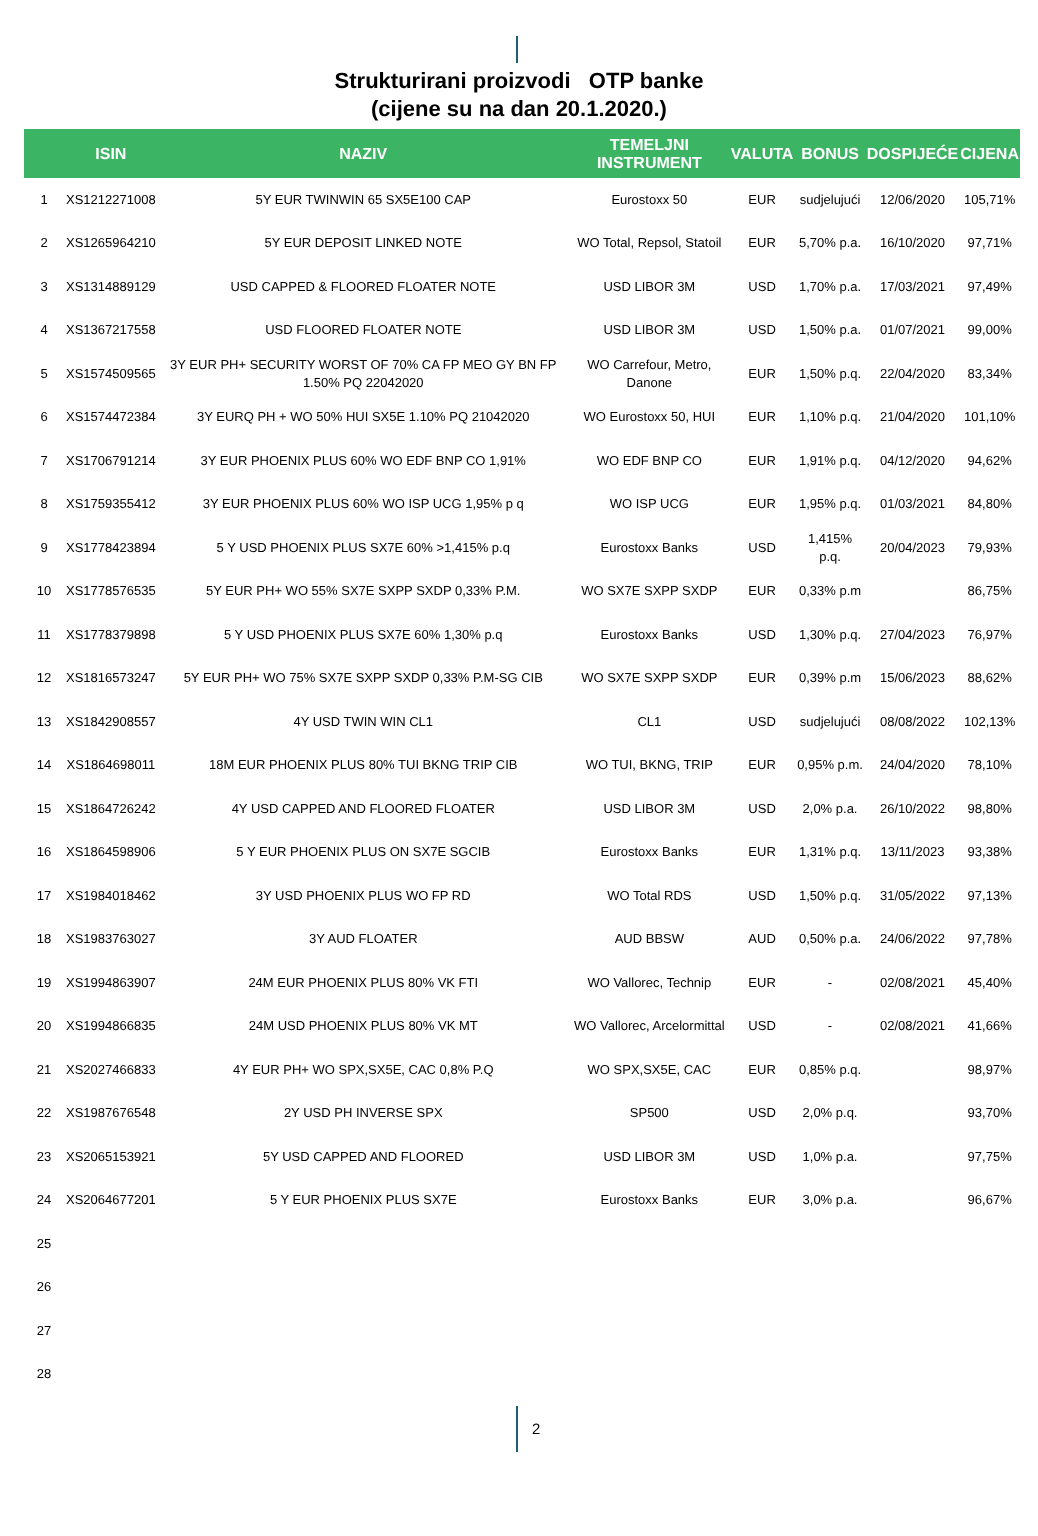Strukturirani proizvodi OTP banke
(cijene su na dan 20.1.2020.)
| | ISIN | NAZIV | TEMELJNI INSTRUMENT | VALUTA | BONUS | DOSPIJEĆE | CIJENA |
| --- | --- | --- | --- | --- | --- | --- | --- |
| 1 | XS1212271008 | 5Y EUR TWINWIN 65 SX5E100 CAP | Eurostoxx 50 | EUR | sudjelujući | 12/06/2020 | 105,71% |
| 2 | XS1265964210 | 5Y EUR DEPOSIT LINKED NOTE | WO Total, Repsol, Statoil | EUR | 5,70% p.a. | 16/10/2020 | 97,71% |
| 3 | XS1314889129 | USD CAPPED & FLOORED FLOATER NOTE | USD LIBOR 3M | USD | 1,70% p.a. | 17/03/2021 | 97,49% |
| 4 | XS1367217558 | USD FLOORED FLOATER NOTE | USD LIBOR 3M | USD | 1,50% p.a. | 01/07/2021 | 99,00% |
| 5 | XS1574509565 | 3Y EUR PH+ SECURITY WORST OF 70% CA FP MEO GY BN FP 1.50% PQ 22042020 | WO Carrefour, Metro, Danone | EUR | 1,50% p.q. | 22/04/2020 | 83,34% |
| 6 | XS1574472384 | 3Y EURQ PH + WO 50% HUI SX5E 1.10% PQ 21042020 | WO Eurostoxx 50, HUI | EUR | 1,10% p.q. | 21/04/2020 | 101,10% |
| 7 | XS1706791214 | 3Y EUR PHOENIX PLUS 60% WO EDF BNP CO 1,91% | WO EDF BNP CO | EUR | 1,91% p.q. | 04/12/2020 | 94,62% |
| 8 | XS1759355412 | 3Y EUR PHOENIX PLUS 60% WO ISP UCG 1,95% p q | WO ISP UCG | EUR | 1,95% p.q. | 01/03/2021 | 84,80% |
| 9 | XS1778423894 | 5 Y USD PHOENIX PLUS SX7E 60% >1,415% p.q | Eurostoxx Banks | USD | 1,415% p.q. | 20/04/2023 | 79,93% |
| 10 | XS1778576535 | 5Y EUR PH+ WO 55% SX7E SXPP SXDP 0,33% P.M. | WO SX7E SXPP SXDP | EUR | 0,33% p.m | | 86,75% |
| 11 | XS1778379898 | 5 Y USD PHOENIX PLUS SX7E 60% 1,30% p.q | Eurostoxx Banks | USD | 1,30% p.q. | 27/04/2023 | 76,97% |
| 12 | XS1816573247 | 5Y EUR PH+ WO 75% SX7E SXPP SXDP 0,33% P.M-SG CIB | WO SX7E SXPP SXDP | EUR | 0,39% p.m | 15/06/2023 | 88,62% |
| 13 | XS1842908557 | 4Y USD TWIN WIN CL1 | CL1 | USD | sudjelujući | 08/08/2022 | 102,13% |
| 14 | XS1864698011 | 18M EUR PHOENIX PLUS 80% TUI BKNG TRIP CIB | WO TUI, BKNG, TRIP | EUR | 0,95% p.m. | 24/04/2020 | 78,10% |
| 15 | XS1864726242 | 4Y USD CAPPED AND FLOORED FLOATER | USD LIBOR 3M | USD | 2,0% p.a. | 26/10/2022 | 98,80% |
| 16 | XS1864598906 | 5 Y EUR PHOENIX PLUS ON SX7E SGCIB | Eurostoxx Banks | EUR | 1,31% p.q. | 13/11/2023 | 93,38% |
| 17 | XS1984018462 | 3Y USD PHOENIX PLUS WO FP RD | WO Total RDS | USD | 1,50% p.q. | 31/05/2022 | 97,13% |
| 18 | XS1983763027 | 3Y AUD FLOATER | AUD BBSW | AUD | 0,50% p.a. | 24/06/2022 | 97,78% |
| 19 | XS1994863907 | 24M EUR PHOENIX PLUS 80% VK FTI | WO Vallorec, Technip | EUR | - | 02/08/2021 | 45,40% |
| 20 | XS1994866835 | 24M USD PHOENIX PLUS 80% VK MT | WO Vallorec, Arcelormittal | USD | - | 02/08/2021 | 41,66% |
| 21 | XS2027466833 | 4Y EUR PH+ WO SPX,SX5E, CAC 0,8% P.Q | WO SPX,SX5E, CAC | EUR | 0,85% p.q. | | 98,97% |
| 22 | XS1987676548 | 2Y USD PH INVERSE SPX | SP500 | USD | 2,0% p.q. | | 93,70% |
| 23 | XS2065153921 | 5Y USD CAPPED AND FLOORED | USD LIBOR 3M | USD | 1,0% p.a. | | 97,75% |
| 24 | XS2064677201 | 5 Y EUR PHOENIX PLUS SX7E | Eurostoxx Banks | EUR | 3,0% p.a. | | 96,67% |
| 25 | | | | | | | |
| 26 | | | | | | | |
| 27 | | | | | | | |
| 28 | | | | | | | |
2